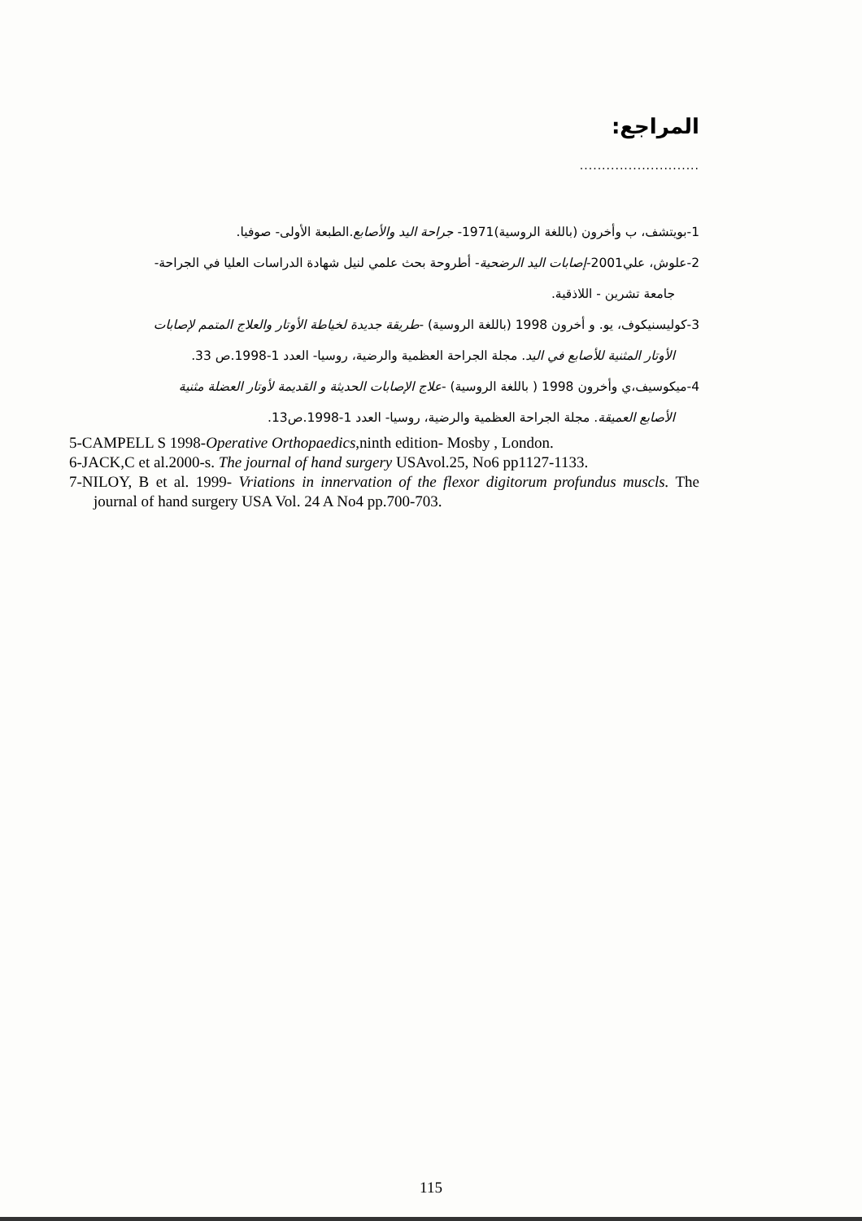المراجع:
...........................
1-بويتشف، ب وأخرون (باللغة الروسية)1971- جراحة اليد والأصابع.الطبعة الأولى- صوفيا.
2-علوش، علي2001-إصابات اليد الرضحية- أطروحة بحث علمي لنيل شهادة الدراسات العليا في الجراحة-
جامعة تشرين - اللاذقية.
3-كوليسنيكوف، يو. و أخرون 1998 (باللغة الروسية) -طريقة جديدة لخياطة الأوتار والعلاج المتمم لإصابات
الأوتار المثنية للأصابع في اليد. مجلة الجراحة العظمية والرضية، روسيا- العدد 1-1998.ص 33.
4-ميكوسيف،ي وأخرون 1998 ( باللغة الروسية) -علاج الإصابات الحديثة و القديمة لأوتار العضلة مثنية
الأصابع العميقة. مجلة الجراحة العظمية والرضية، روسيا- العدد 1-1998.ص13.
5-CAMPELL S 1998-Operative Orthopaedics,ninth edition- Mosby , London.
6-JACK,C et al.2000-s. The journal of hand surgery USAvol.25, No6 pp1127-1133.
7-NILOY, B et al. 1999- Vriations in innervation of the flexor digitorum profundus muscls. The journal of hand surgery USA Vol. 24 A No4 pp.700-703.
115